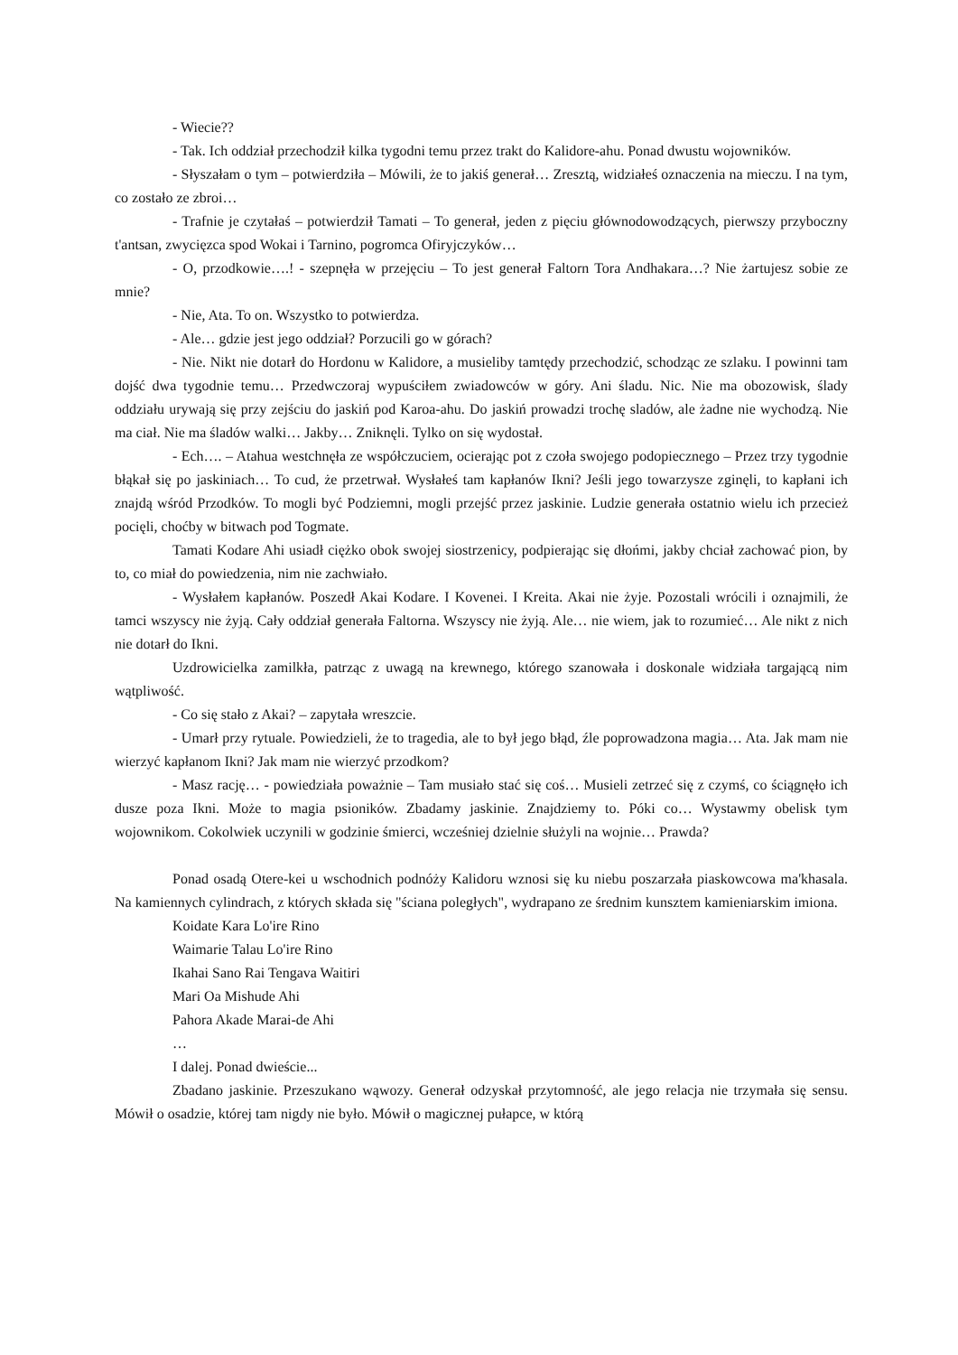- Wiecie??
- Tak. Ich oddział przechodził kilka tygodni temu przez trakt do Kalidore-ahu. Ponad dwustu wojowników.
- Słyszałam o tym – potwierdziła – Mówili, że to jakiś generał… Zresztą, widziałeś oznaczenia na mieczu. I na tym, co zostało ze zbroi…
- Trafnie je czytałaś – potwierdził Tamati – To generał, jeden z pięciu główno­dowodzących, pierwszy przyboczny t'antsan, zwycięzca spod Wokai i Tarnino, pogromca Ofiryjczyków…
- O, przodkowie….! - szepnęła w przejęciu – To jest generał Faltorn Tora Andhakara…? Nie żartujesz sobie ze mnie?
- Nie, Ata. To on. Wszystko to potwierdza.
- Ale… gdzie jest jego oddział? Porzucili go w górach?
- Nie. Nikt nie dotarł do Hordonu w Kalidore, a musieliby tamtędy przechodzić, schodząc ze szlaku. I powinni tam dojść dwa tygodnie temu… Przedwczoraj wypuściłem zwiadowców w góry. Ani śladu. Nic. Nie ma obozowisk, ślady oddziału urywają się przy zejściu do jaskiń pod Karoa-ahu. Do jaskiń prowadzi trochę sladów, ale żadne nie wychodzą. Nie ma ciał. Nie ma śladów walki… Jakby… Zniknęli. Tylko on się wydostał.
- Ech…. – Atahua westchnęła ze współczuciem, ocierając pot z czoła swojego podopiecznego – Przez trzy tygodnie błąkał się po jaskiniach… To cud, że przetrwał. Wysłałeś tam kapłanów Ikni? Jeśli jego towarzysze zginęli, to kapłani ich znajdą wśród Przodków. To mogli być Podziemni, mogli przejść przez jaskinie. Ludzie generała ostatnio wielu ich przecież pocięli, choćby w bitwach pod Togmate.
Tamati Kodare Ahi usiadł ciężko obok swojej siostrzenicy, podpierając się dłońmi, jakby chciał zachować pion, by to, co miał do powiedzenia, nim nie zachwiało.
- Wysłałem kapłanów. Poszedł Akai Kodare. I Kovenei. I Kreita. Akai nie żyje. Pozostali wrócili i oznajmili, że tamci wszyscy nie żyją. Cały oddział generała Faltorna. Wszyscy nie żyją. Ale… nie wiem, jak to rozumieć… Ale nikt z nich nie dotarł do Ikni.
Uzdrowicielka zamilkła, patrząc z uwagą na krewnego, którego szanowała i doskonale widziała targającą nim wątpliwość.
- Co się stało z Akai? – zapytała wreszcie.
- Umarł przy rytuale. Powiedzieli, że to tragedia, ale to był jego błąd, źle poprowadzona magia… Ata. Jak mam nie wierzyć kapłanom Ikni? Jak mam nie wierzyć przodkom?
- Masz rację… - powiedziała poważnie – Tam musiało stać się coś… Musieli zetrzeć się z czymś, co ściągnęło ich dusze poza Ikni. Może to magia psioników. Zbadamy jaskinie. Znajdziemy to. Póki co… Wystawmy obelisk tym wojownikom. Cokolwiek uczynili w godzinie śmierci, wcześniej dzielnie służyli na wojnie… Prawda?
Ponad osadą Otere-kei u wschodnich podnóży Kalidoru wznosi się ku niebu poszarzała piaskowcowa ma'khasala. Na kamiennych cylindrach, z których składa się "ściana poległych", wydrapano ze średnim kunsztem kamieniarskim imiona.
Koidate Kara Lo'ire Rino
Waimarie Talau Lo'ire Rino
Ikahai Sano Rai Tengava Waitiri
Mari Oa Mishude Ahi
Pahora Akade Marai-de Ahi
…
I dalej. Ponad dwieście...
Zbadano jaskinie. Przeszukano wąwozy. Generał odzyskał przytomność, ale jego relacja nie trzymała się sensu. Mówił o osadzie, której tam nigdy nie było. Mówił o magicznej pułapce, w którą